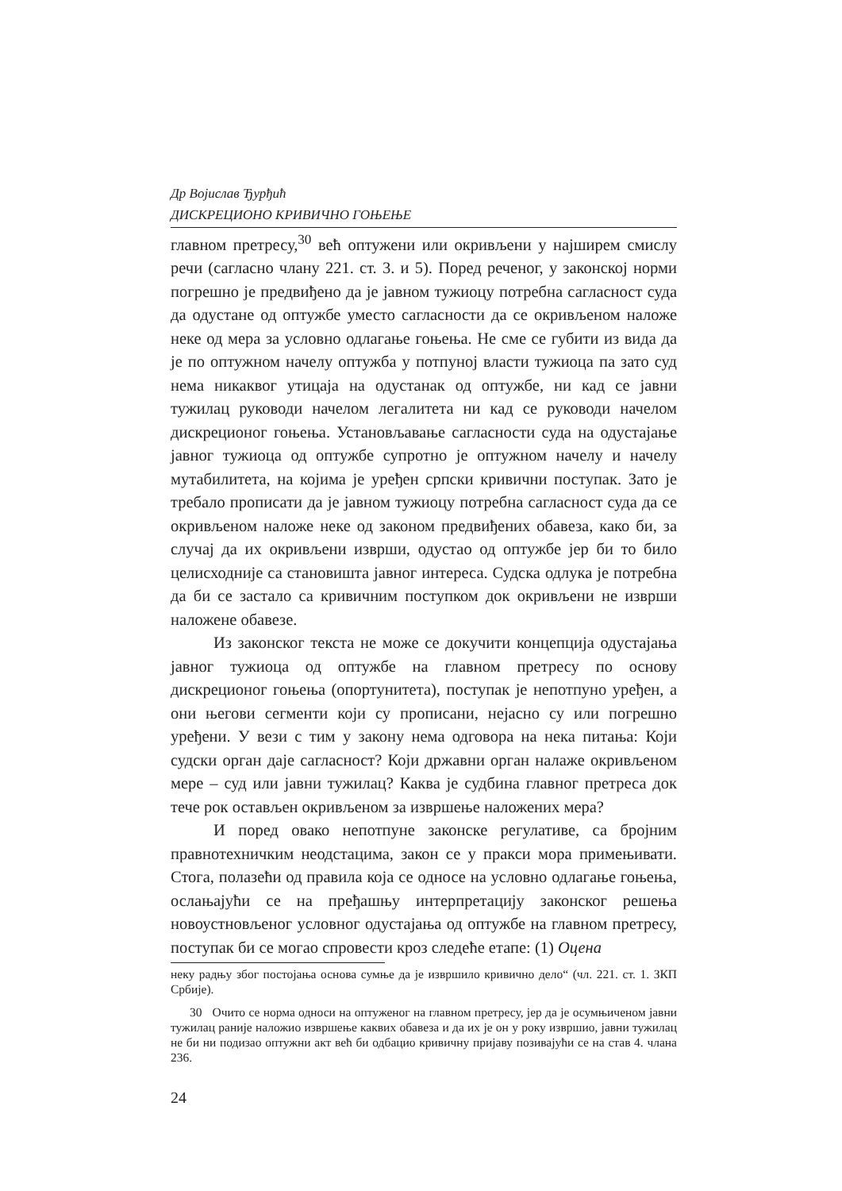Др Војислав Ђурђић
ДИСКРЕЦИОНО КРИВИЧНО ГОЊЕЊЕ
главном претресу,<sup>30</sup> већ оптужени или окривљени у најширем смислу речи (сагласно члану 221. ст. 3. и 5). Поред реченог, у законској норми погрешно је предвиђено да је јавном тужиоцу потребна сагласност суда да одустане од оптужбе уместо сагласности да се окривљеном наложе неке од мера за условно одлагање гоњења. Не сме се губити из вида да је по оптужном начелу оптужба у потпуној власти тужиоца па зато суд нема никаквог утицаја на одустанак од оптужбе, ни кад се јавни тужилац руководи начелом легалитета ни кад се руководи начелом дискреционог гоњења. Установљавање сагласности суда на одустајање јавног тужиоца од оптужбе супротно је оптужном начелу и начелу мутабилитета, на којима је уређен српски кривични поступак. Зато је требало прописати да је јавном тужиоцу потребна сагласност суда да се окривљеном наложе неке од законом предвиђених обавеза, како би, за случај да их окривљени изврши, одустао од оптужбе јер би то било целисходније са становишта јавног интереса. Судска одлука је потребна да би се застало са кривичним поступком док окривљени не изврши наложене обавезе.
Из законског текста не може се докучити концепција одустајања јавног тужиоца од оптужбе на главном претресу по основу дискреционог гоњења (опортунитета), поступак је непотпуно уређен, а они његови сегменти који су прописани, нејасно су или погрешно уређени. У вези с тим у закону нема одговора на нека питања: Који судски орган даје сагласност? Који државни орган налаже окривљеном мере – суд или јавни тужилац? Каква је судбина главног претреса док тече рок остављен окривљеном за извршење наложених мера?
И поред овако непотпуне законске регулативе, са бројним правнотехничким неодстацима, закон се у пракси мора примењивати. Стога, полазећи од правила која се односе на условно одлагање гоњења, ослањајући се на пређашњу интерпретацију законског решења новоустновљеног условног одустајања од оптужбе на главном претресу, поступак би се могао спровести кроз следеће етапе: (1) Оцена
неку радњу због постојања основа сумње да је извршило кривично дело“ (чл. 221. ст. 1. ЗКП Србије).
30 Очито се норма односи на оптуженог на главном претресу, јер да је осумњиченом јавни тужилац раније наложио извршење каквих обавеза и да их је он у року извршио, јавни тужилац не би ни подизао оптужни акт већ би одбацио кривичну пријаву позивајући се на став 4. члана 236.
24